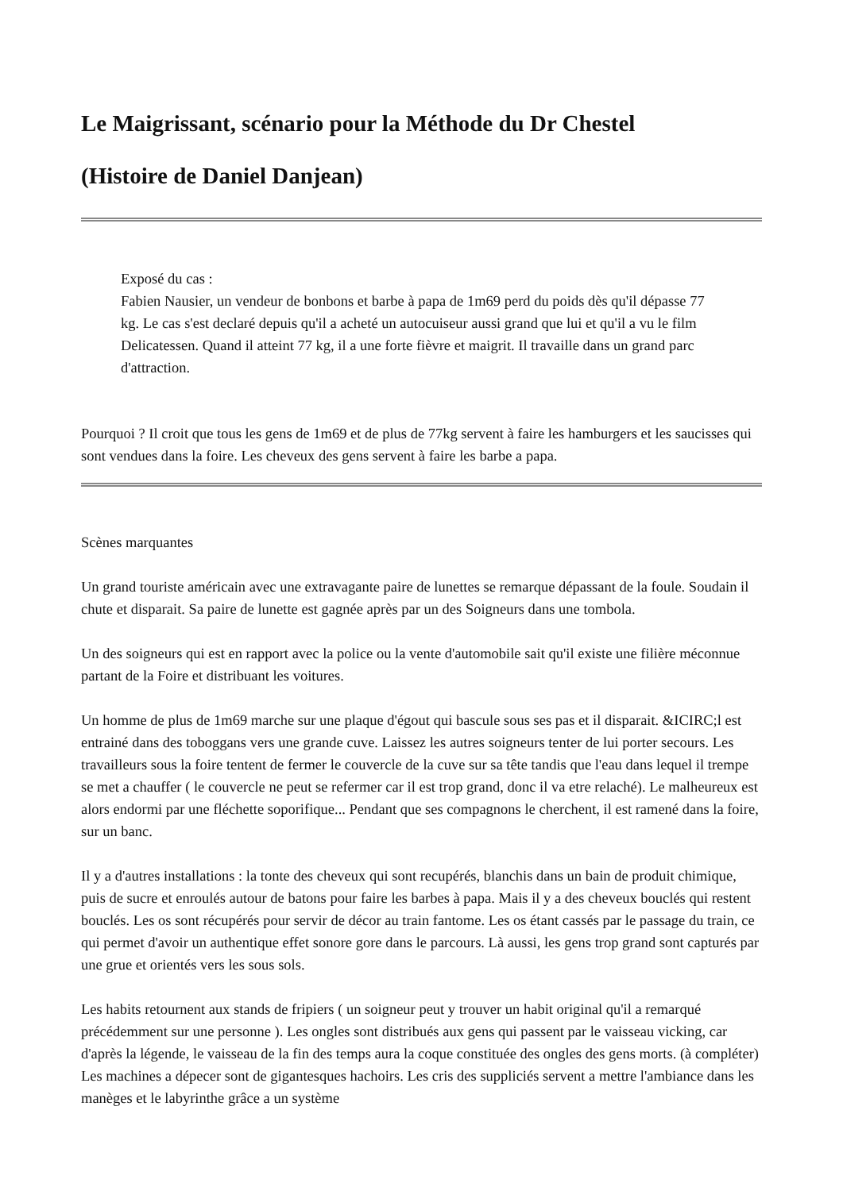Le Maigrissant, scénario pour la Méthode du Dr Chestel
(Histoire de Daniel Danjean)
Exposé du cas :
Fabien Nausier, un vendeur de bonbons et barbe à papa de 1m69 perd du poids dès qu'il dépasse 77 kg. Le cas s'est declaré depuis qu'il a acheté un autocuiseur aussi grand que lui et qu'il a vu le film Delicatessen. Quand il atteint 77 kg, il a une forte fièvre et maigrit. Il travaille dans un grand parc d'attraction.
Pourquoi ? Il croit que tous les gens de 1m69 et de plus de 77kg servent à faire les hamburgers et les saucisses qui sont vendues dans la foire. Les cheveux des gens servent à faire les barbe a papa.
Scènes marquantes
Un grand touriste américain avec une extravagante paire de lunettes se remarque dépassant de la foule. Soudain il chute et disparait. Sa paire de lunette est gagnée après par un des Soigneurs dans une tombola.
Un des soigneurs qui est en rapport avec la police ou la vente d'automobile sait qu'il existe une filière méconnue partant de la Foire et distribuant les voitures.
Un homme de plus de 1m69 marche sur une plaque d'égout qui bascule sous ses pas et il disparait. &ICIRC;l est entrainé dans des toboggans vers une grande cuve. Laissez les autres soigneurs tenter de lui porter secours. Les travailleurs sous la foire tentent de fermer le couvercle de la cuve sur sa tête tandis que l'eau dans lequel il trempe se met a chauffer ( le couvercle ne peut se refermer car il est trop grand, donc il va etre relaché). Le malheureux est alors endormi par une fléchette soporifique... Pendant que ses compagnons le cherchent, il est ramené dans la foire, sur un banc.
Il y a d'autres installations : la tonte des cheveux qui sont recupérés, blanchis dans un bain de produit chimique, puis de sucre et enroulés autour de batons pour faire les barbes à papa. Mais il y a des cheveux bouclés qui restent bouclés. Les os sont récupérés pour servir de décor au train fantome. Les os étant cassés par le passage du train, ce qui permet d'avoir un authentique effet sonore gore dans le parcours. Là aussi, les gens trop grand sont capturés par une grue et orientés vers les sous sols.
Les habits retournent aux stands de fripiers ( un soigneur peut y trouver un habit original qu'il a remarqué précédemment sur une personne ). Les ongles sont distribués aux gens qui passent par le vaisseau vicking, car d'après la légende, le vaisseau de la fin des temps aura la coque constituée des ongles des gens morts. (à compléter) Les machines a dépecer sont de gigantesques hachoirs. Les cris des suppliciés servent a mettre l'ambiance dans les manèges et le labyrinthe grâce a un système